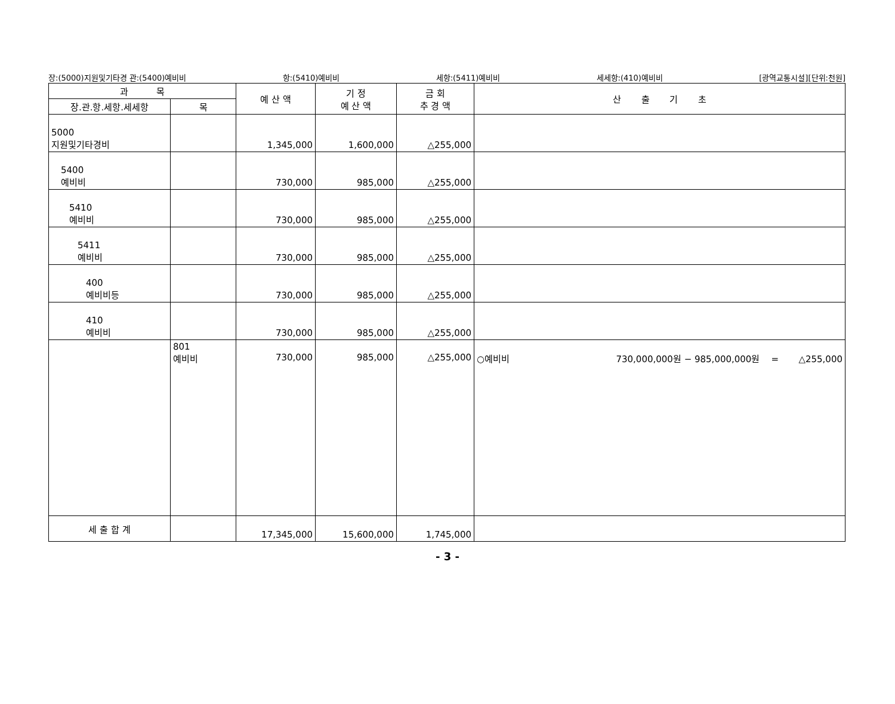장:(5000)지원및기타경 관:(5400)예비비 항:(5410)예비비 세항:(5411)예비비 세세항:(410)예비비 [광역교통시설][단위:천원]
| 과 목 | | 예 산 액 | 기 정 예 산 액 | 금 회 추 경 액 | 산 출 기 초 |
| --- | --- | --- | --- | --- | --- |
| 장.관.항.세항.세세항 | 목 | | | | |
| 5000 지원및기타경비 | | 1,345,000 | 1,600,000 | △255,000 | |
| 5400 예비비 | | 730,000 | 985,000 | △255,000 | |
| 5410 예비비 | | 730,000 | 985,000 | △255,000 | |
| 5411 예비비 | | 730,000 | 985,000 | △255,000 | |
| 400 예비비등 | | 730,000 | 985,000 | △255,000 | |
| 410 예비비 | | 730,000 | 985,000 | △255,000 | |
| | 801 예비비 | 730,000 | 985,000 | △255,000 | ○예비비 730,000,000원 − 985,000,000원 = △255,000 |
| 세 출 합 계 | | 17,345,000 | 15,600,000 | 1,745,000 | |
- 3 -